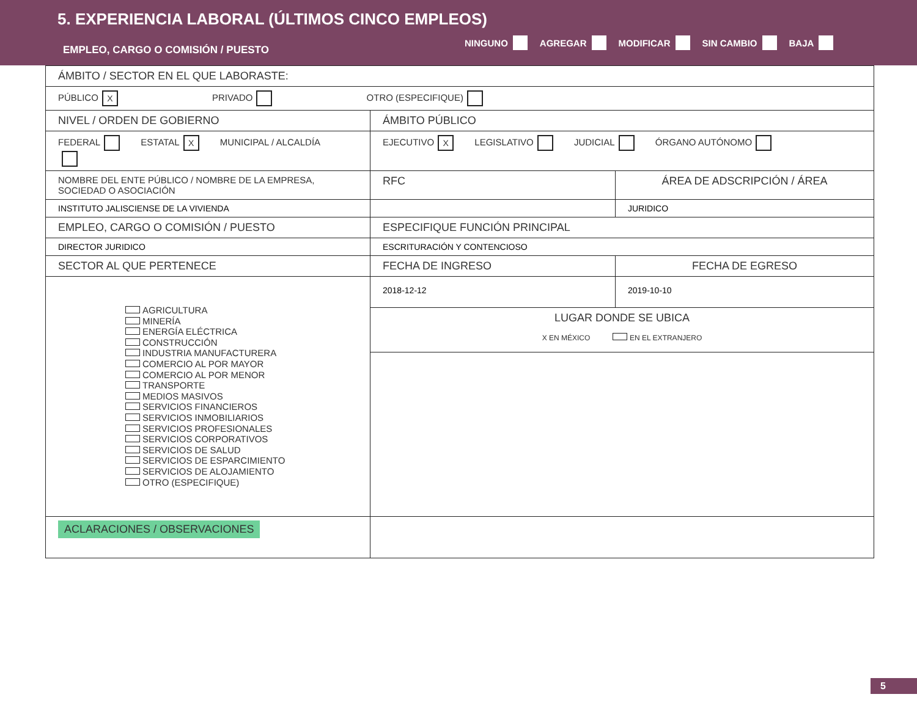5. EXPERIENCIA LABORAL (ÚLTIMOS CINCO EMPLEOS)
EMPLEO, CARGO O COMISIÓN / PUESTO
NINGUNO AGREGAR MODIFICAR SIN CAMBIO BAJA
| ÁMBITO / SECTOR EN EL QUE LABORASTE: | | |
| PÚBLICO X PRIVADO OTRO (ESPECIFIQUE) | | |
| NIVEL / ORDEN DE GOBIERNO | ÁMBITO PÚBLICO | |
| FEDERAL ESTATAL X MUNICIPAL / ALCALDÍA | EJECUTIVO X LEGISLATIVO JUDICIAL ÓRGANO AUTÓNOMO | |
| NOMBRE DEL ENTE PÚBLICO / NOMBRE DE LA EMPRESA, SOCIEDAD O ASOCIACIÓN | RFC | ÁREA DE ADSCRIPCIÓN / ÁREA |
| INSTITUTO JALISCIENSE DE LA VIVIENDA | | JURIDICO |
| EMPLEO, CARGO O COMISIÓN / PUESTO | ESPECIFIQUE FUNCIÓN PRINCIPAL | |
| DIRECTOR JURIDICO | ESCRITURACIÓN Y CONTENCIOSO | |
| SECTOR AL QUE PERTENECE | FECHA DE INGRESO | FECHA DE EGRESO |
| AGRICULTURA MINERÍA ENERGÍA ELÉCTRICA CONSTRUCCIÓN INDUSTRIA MANUFACTURERA COMERCIO AL POR MAYOR COMERCIO AL POR MENOR TRANSPORTE MEDIOS MASIVOS SERVICIOS FINANCIEROS SERVICIOS INMOBILIARIOS SERVICIOS PROFESIONALES SERVICIOS CORPORATIVOS SERVICIOS DE SALUD SERVICIOS DE ESPARCIMIENTO SERVICIOS DE ALOJAMIENTO OTRO (ESPECIFIQUE) | 2018-12-12 | 2019-10-10 |
| | LUGAR DONDE SE UBICA X EN MÉXICO EN EL EXTRANJERO | |
| ACLARACIONES / OBSERVACIONES | | |
5